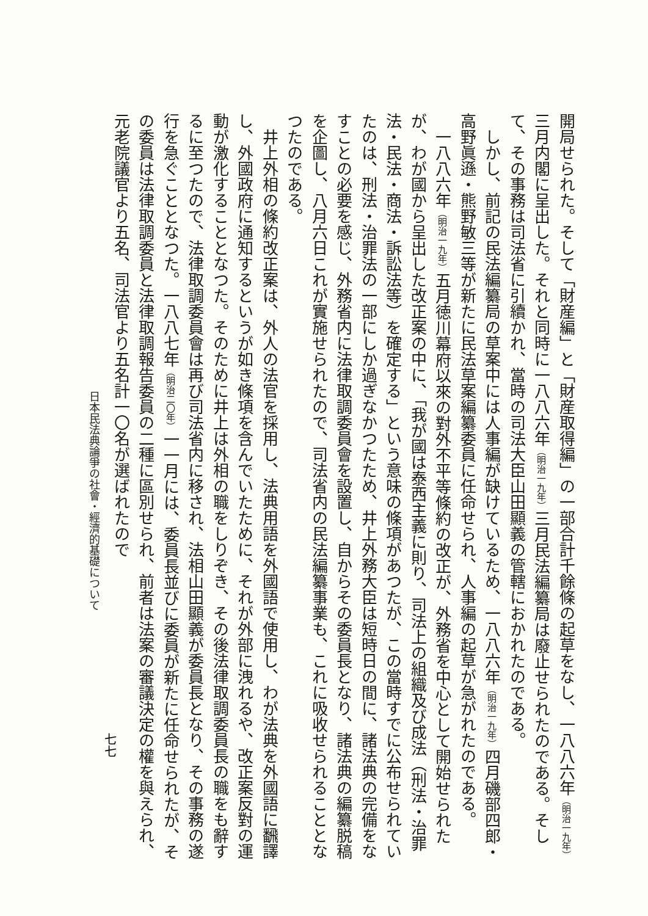開局せられた。そして「財産編」と「財産取得編」の一部合計千餘條の起草をなし、一八八六年（明治一九年）三月内閣に呈出した。それと同時に一八八六年（明治一九年）三月民法編纂局は廢止せられたのである。そして、その事務は司法省に引續かれ、當時の司法大臣山田顯義の管轄におかれたのである。
しかし、前記の民法編纂局の草案中には人事編が缺けているため、一八八六年（明治一九年）四月磯部四郎・高野眞遜・熊野敏三等が新たに民法草案編纂委員に任命せられ、人事編の起草が急がれたのである。
一八八六年（明治一九年）五月徳川幕府以來の對外不平等條約の改正が、外務省を中心として開始せられたが、わが國から呈出した改正案の中に、「我が國は泰西主義に則り、司法上の組織及び成法（刑法・治罪法・民法・商法・訴訟法等）を確定する」という意味の條項があつたが、この當時すでに公布せられていたのは、刑法・治罪法の一部にしか過ぎなかつたため、井上外務大臣は短時日の間に、諸法典の完備をなすことの必要を感じ、外務省内に法律取調委員會を設置し、自からその委員長となり、諸法典の編纂脱稿を企圖し、八月六日これが實施せられたので、司法省内の民法編纂事業も、これに吸收せられることとなつたのである。
井上外相の條約改正案は、外人の法官を採用し、法典用語を外國語で使用し、わが法典を外國語に飜譯し、外國政府に通知するというが如き條項を含んでいたために、それが外部に洩れるや、改正案反對の運動が激化することとなつた。そのために井上は外相の職をしりぞき、その後法律取調委員長の職をも辭するに至つたので、法律取調委員會は再び司法省内に移され、法相山田顯義が委員長となり、その事務の遂行を急ぐこととなつた。一八八七年（明治二〇年）一一月には、委員長並びに委員が新たに任命せられたが、その委員は法律取調委員と法律取調報告委員の二種に區別せられ、前者は法案の審議決定の權を與えられ、元老院議官より五名、司法官より五名計一〇名が選ばれたので
日本民法典論爭の社會・經濟的基礎について
七七